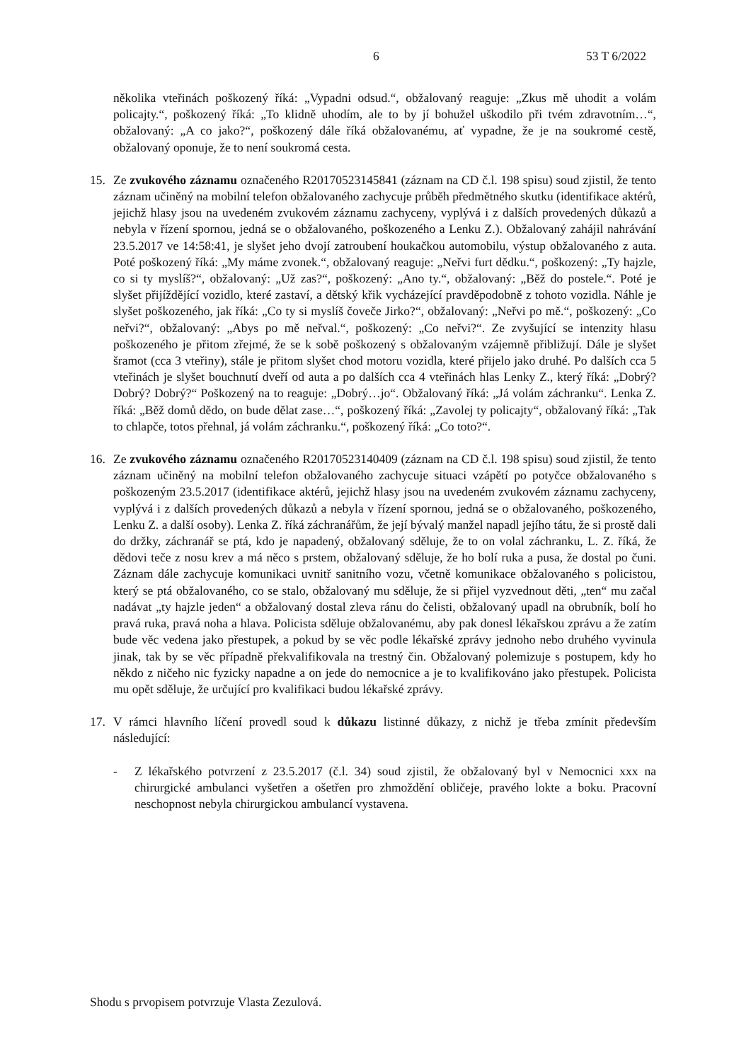6 53 T 6/2022
několika vteřinách poškozený říká: „Vypadni odsud.“, obžalovaný reaguje: „Zkus mě uhodit a volám policajty.“, poškozený říká: „To klidně uhodím, ale to by jí bohužel uškodilo při tvém zdravotním…“, obžalovaný: „A co jako?“, poškozený dále říká obžalovanému, ať vypadne, že je na soukromé cestě, obžalovaný oponuje, že to není soukromá cesta.
15. Ze zvukového záznamu označeného R20170523145841 (záznam na CD č.l. 198 spisu) soud zjistil, že tento záznam učiněný na mobilní telefon obžalovaného zachycuje průběh předmětného skutku (identifikace aktérů, jejichž hlasy jsou na uvedeném zvukovém záznamu zachyceny, vyplývá i z dalších provedených důkazů a nebyla v řízení spornou, jedná se o obžalovaného, poškozeného a Lenku Z.). Obžalovaný zahájil nahrávání 23.5.2017 ve 14:58:41, je slyšet jeho dvojí zatroubení houkačkou automobilu, výstup obžalovaného z auta. Poté poškozený říká: „My máme zvonek.“, obžalovaný reaguje: „Neřvi furt dědku.“, poškozený: „Ty hajzle, co si ty myslíš?“, obžalovaný: „Už zas?“, poškozený: „Ano ty.“, obžalovaný: „Běž do postele.“. Poté je slyšet přijíždějící vozidlo, které zastaví, a dětský křik vycházející pravděpodobně z tohoto vozidla. Náhle je slyšet poškozeného, jak říká: „Co ty si myslíš čoveče Jirko?“, obžalovaný: „Neřvi po mě.“, poškozený: „Co neřvi?“, obžalovaný: „Abys po mě neřval.“, poškozený: „Co neřvi?“. Ze zvyšující se intenzity hlasu poškozeného je přitom zřejmé, že se k sobě poškozený s obžalovaným vzájemně přibližují. Dále je slyšet šramot (cca 3 vteřiny), stále je přitom slyšet chod motoru vozidla, které přijelo jako druhé. Po dalších cca 5 vteřinách je slyšet bouchnutí dveří od auta a po dalších cca 4 vteřinách hlas Lenky Z., který říká: „Dobrý? Dobrý? Dobrý?“ Poškozený na to reaguje: „Dobrý…jo“. Obžalovaný říká: „Já volám záchranku“. Lenka Z. říká: „Běž domů dědo, on bude dělat zase…“, poškozený říká: „Zavolej ty policajty“, obžalovaný říká: „Tak to chlapče, totos přehnal, já volám záchranku.“, poškozený říká: „Co toto?“.
16. Ze zvukového záznamu označeného R20170523140409 (záznam na CD č.l. 198 spisu) soud zjistil, že tento záznam učiněný na mobilní telefon obžalovaného zachycuje situaci vzápětí po potyčce obžalovaného s poškozeným 23.5.2017 (identifikace aktérů, jejichž hlasy jsou na uvedeném zvukovém záznamu zachyceny, vyplývá i z dalších provedených důkazů a nebyla v řízení spornou, jedná se o obžalovaného, poškozeného, Lenku Z. a další osoby). Lenka Z. říká záchranářům, že její bývalý manžel napadl jejího tátu, že si prostě dali do držky, záchranář se ptá, kdo je napadený, obžalovaný sděluje, že to on volal záchranku, L. Z. říká, že dědovi teče z nosu krev a má něco s prstem, obžalovaný sděluje, že ho bolí ruka a pusa, že dostal po čuni. Záznam dále zachycuje komunikaci uvnitř sanitního vozu, včetně komunikace obžalovaného s policistou, který se ptá obžalovaného, co se stalo, obžalovaný mu sděluje, že si přijel vyzvednout děti, „ten“ mu začal nadávat „ty hajzle jeden“ a obžalovaný dostal zleva ránu do čelisti, obžalovaný upadl na obrubník, bolí ho pravá ruka, pravá noha a hlava. Policista sděluje obžalovanému, aby pak donesl lékařskou zprávu a že zatím bude věc vedena jako přestupek, a pokud by se věc podle lékařské zprávy jednoho nebo druhého vyvinula jinak, tak by se věc případně překvalifikovala na trestný čin. Obžalovaný polemizuje s postupem, kdy ho někdo z ničeho nic fyzicky napadne a on jede do nemocnice a je to kvalifikováno jako přestupek. Policista mu opět sděluje, že určující pro kvalifikaci budou lékařské zprávy.
17. V rámci hlavního líčení provedl soud k důkazu listinné důkazy, z nichž je třeba zmínit především následující:
- Z lékařského potvrzení z 23.5.2017 (č.l. 34) soud zjistil, že obžalovaný byl v Nemocnici xxx na chirurgické ambulanci vyšetřen a ošetřen pro zhmoždění obličeje, pravého lokte a boku. Pracovní neschopnost nebyla chirurgickou ambulancí vystavena.
Shodu s prvopisem potvrzuje Vlasta Zezulová.